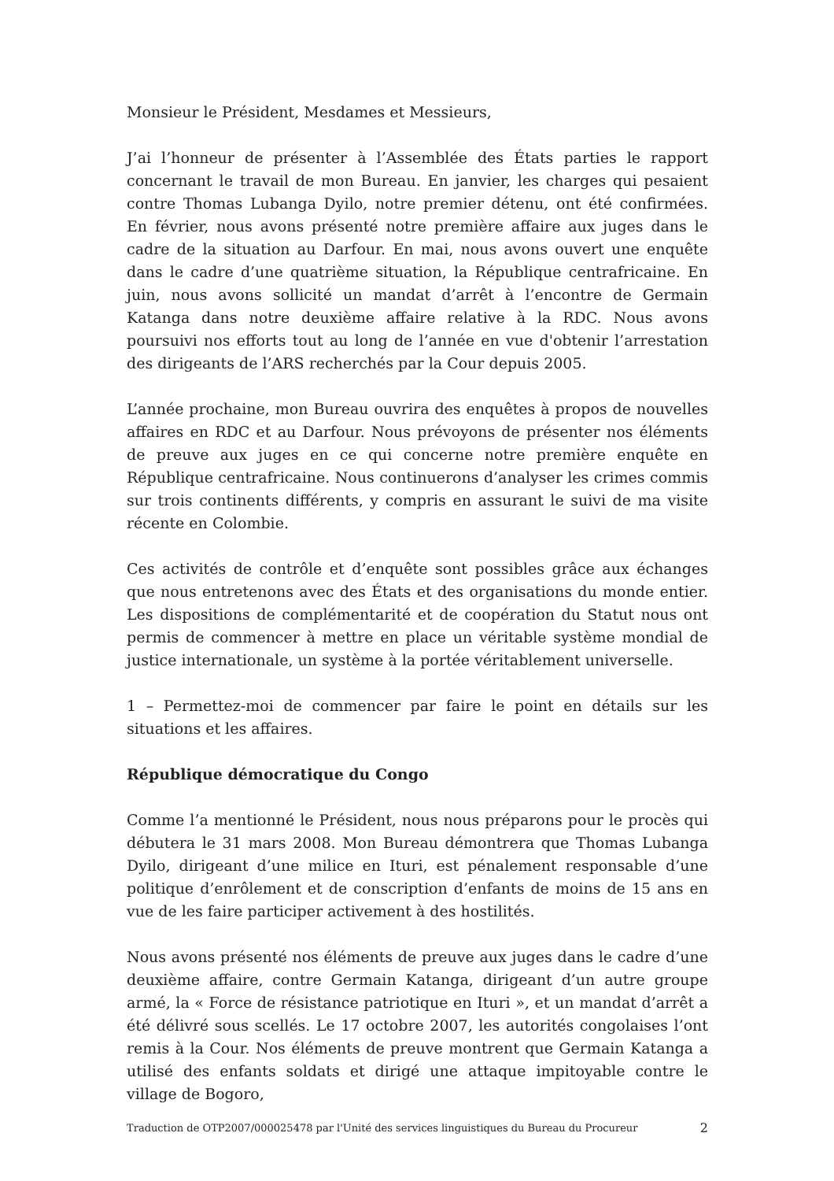Monsieur le Président, Mesdames et Messieurs,
J’ai l’honneur de présenter à l’Assemblée des États parties le rapport concernant le travail de mon Bureau. En janvier, les charges qui pesaient contre Thomas Lubanga Dyilo, notre premier détenu, ont été confirmées. En février, nous avons présenté notre première affaire aux juges dans le cadre de la situation au Darfour. En mai, nous avons ouvert une enquête dans le cadre d’une quatrième situation, la République centrafricaine. En juin, nous avons sollicité un mandat d’arrêt à l’encontre de Germain Katanga dans notre deuxième affaire relative à la RDC. Nous avons poursuivi nos efforts tout au long de l’année en vue d'obtenir l’arrestation des dirigeants de l’ARS recherchés par la Cour depuis 2005.
L’année prochaine, mon Bureau ouvrira des enquêtes à propos de nouvelles affaires en RDC et au Darfour. Nous prévoyons de présenter nos éléments de preuve aux juges en ce qui concerne notre première enquête en République centrafricaine. Nous continuerons d’analyser les crimes commis sur trois continents différents, y compris en assurant le suivi de ma visite récente en Colombie.
Ces activités de contrôle et d’enquête sont possibles grâce aux échanges que nous entretenons avec des États et des organisations du monde entier. Les dispositions de complémentarité et de coopération du Statut nous ont permis de commencer à mettre en place un véritable système mondial de justice internationale, un système à la portée véritablement universelle.
1 – Permettez-moi de commencer par faire le point en détails sur les situations et les affaires.
République démocratique du Congo
Comme l’a mentionné le Président, nous nous préparons pour le procès qui débutera le 31 mars 2008. Mon Bureau démontrera que Thomas Lubanga Dyilo, dirigeant d’une milice en Ituri, est pénalement responsable d’une politique d’enrôlement et de conscription d’enfants de moins de 15 ans en vue de les faire participer activement à des hostilités.
Nous avons présenté nos éléments de preuve aux juges dans le cadre d’une deuxième affaire, contre Germain Katanga, dirigeant d’un autre groupe armé, la « Force de résistance patriotique en Ituri », et un mandat d’arrêt a été délivré sous scellés. Le 17 octobre 2007, les autorités congolaises l’ont remis à la Cour. Nos éléments de preuve montrent que Germain Katanga a utilisé des enfants soldats et dirigé une attaque impitoyable contre le village de Bogoro,
Traduction de OTP2007/000025478 par l'Unité des services linguistiques du Bureau du Procureur 2